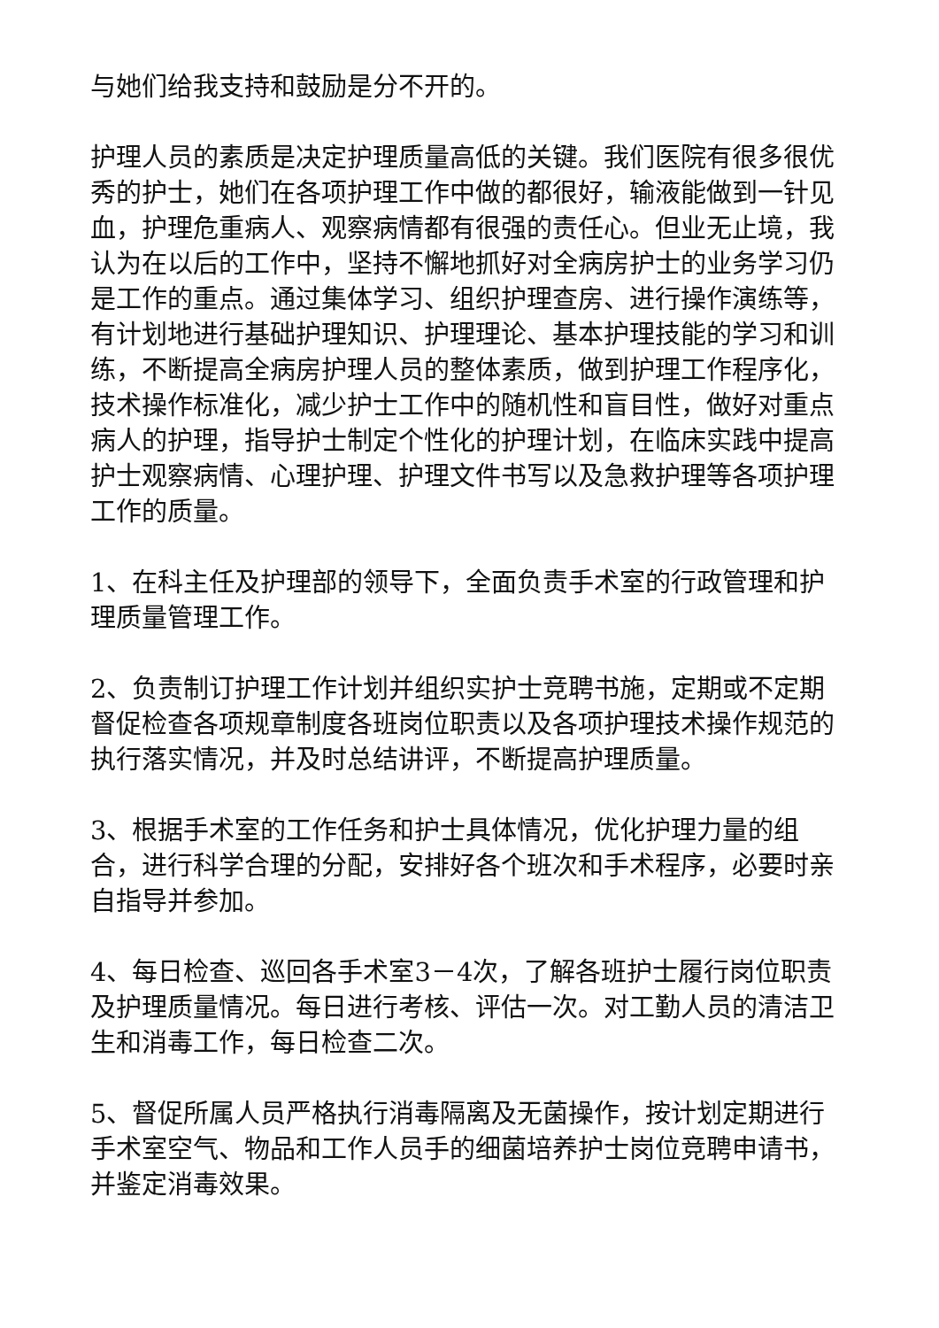与她们给我支持和鼓励是分不开的。
护理人员的素质是决定护理质量高低的关键。我们医院有很多很优秀的护士，她们在各项护理工作中做的都很好，输液能做到一针见血，护理危重病人、观察病情都有很强的责任心。但业无止境，我认为在以后的工作中，坚持不懈地抓好对全病房护士的业务学习仍是工作的重点。通过集体学习、组织护理查房、进行操作演练等，有计划地进行基础护理知识、护理理论、基本护理技能的学习和训练，不断提高全病房护理人员的整体素质，做到护理工作程序化，技术操作标准化，减少护士工作中的随机性和盲目性，做好对重点病人的护理，指导护士制定个性化的护理计划，在临床实践中提高护士观察病情、心理护理、护理文件书写以及急救护理等各项护理工作的质量。
1、在科主任及护理部的领导下，全面负责手术室的行政管理和护理质量管理工作。
2、负责制订护理工作计划并组织实护士竞聘书施，定期或不定期督促检查各项规章制度各班岗位职责以及各项护理技术操作规范的执行落实情况，并及时总结讲评，不断提高护理质量。
3、根据手术室的工作任务和护士具体情况，优化护理力量的组合，进行科学合理的分配，安排好各个班次和手术程序，必要时亲自指导并参加。
4、每日检查、巡回各手术室3－4次，了解各班护士履行岗位职责及护理质量情况。每日进行考核、评估一次。对工勤人员的清洁卫生和消毒工作，每日检查二次。
5、督促所属人员严格执行消毒隔离及无菌操作，按计划定期进行手术室空气、物品和工作人员手的细菌培养护士岗位竞聘申请书，并鉴定消毒效果。